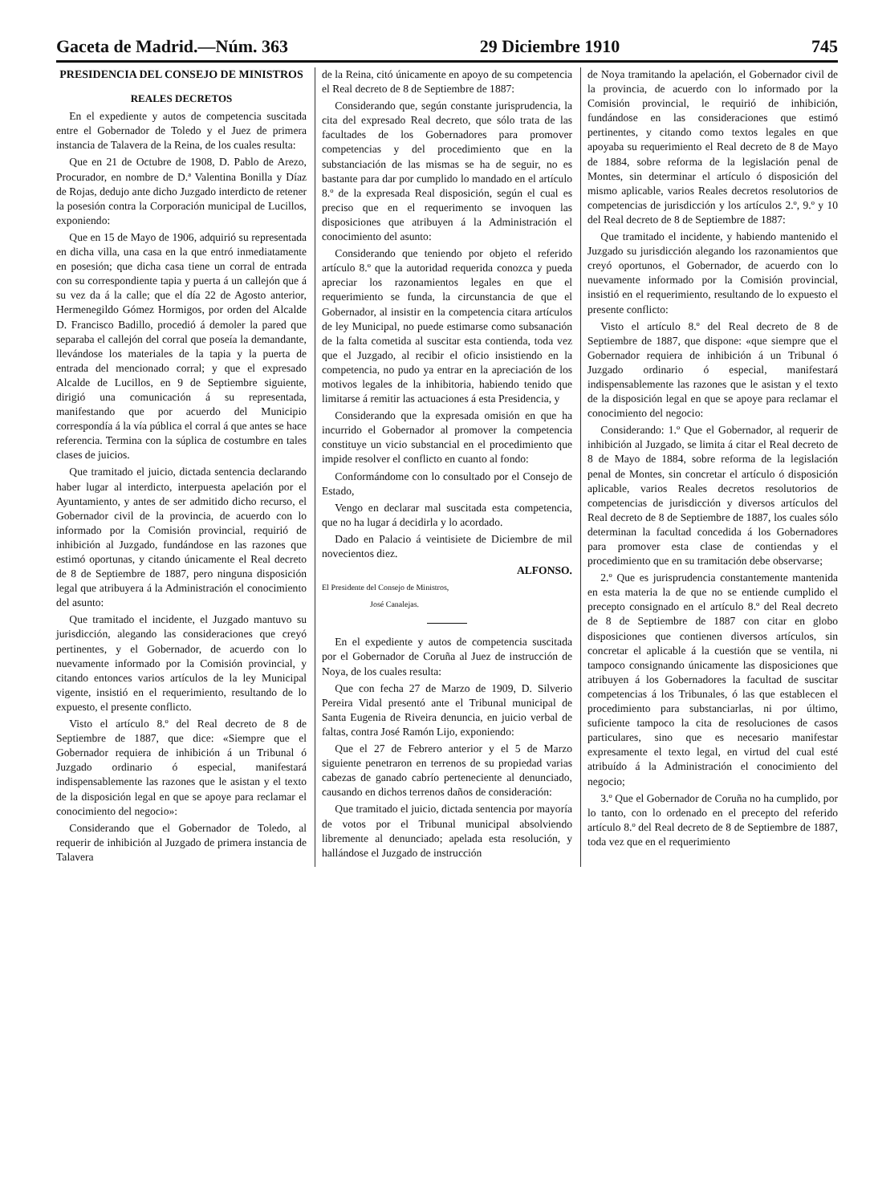Gaceta de Madrid.—Núm. 363 29 Diciembre 1910 745
PRESIDENCIA DEL CONSEJO DE MINISTROS
REALES DECRETOS
En el expediente y autos de competencia suscitada entre el Gobernador de Toledo y el Juez de primera instancia de Talavera de la Reina, de los cuales resulta:
Que en 21 de Octubre de 1908, D. Pablo de Arezo, Procurador, en nombre de D.ª Valentina Bonilla y Díaz de Rojas, dedujo ante dicho Juzgado interdicto de retener la posesión contra la Corporación municipal de Lucillos, exponiendo:
Que en 15 de Mayo de 1906, adquirió su representada en dicha villa, una casa en la que entró inmediatamente en posesión; que dicha casa tiene un corral de entrada con su correspondiente tapia y puerta á un callejón que á su vez da á la calle; que el día 22 de Agosto anterior, Hermenegildo Gómez Hormigos, por orden del Alcalde D. Francisco Badillo, procedió á demoler la pared que separaba el callejón del corral que poseía la demandante, llevándose los materiales de la tapia y la puerta de entrada del mencionado corral; y que el expresado Alcalde de Lucillos, en 9 de Septiembre siguiente, dirigió una comunicación á su representada, manifestando que por acuerdo del Municipio correspondía á la vía pública el corral á que antes se hace referencia. Termina con la súplica de costumbre en tales clases de juicios.
Que tramitado el juicio, dictada sentencia declarando haber lugar al interdicto, interpuesta apelación por el Ayuntamiento, y antes de ser admitido dicho recurso, el Gobernador civil de la provincia, de acuerdo con lo informado por la Comisión provincial, requirió de inhibición al Juzgado, fundándose en las razones que estimó oportunas, y citando únicamente el Real decreto de 8 de Septiembre de 1887, pero ninguna disposición legal que atribuyera á la Administración el conocimiento del asunto:
Que tramitado el incidente, el Juzgado mantuvo su jurisdicción, alegando las consideraciones que creyó pertinentes, y el Gobernador, de acuerdo con lo nuevamente informado por la Comisión provincial, y citando entonces varios artículos de la ley Municipal vigente, insistió en el requerimiento, resultando de lo expuesto, el presente conflicto.
Visto el artículo 8.º del Real decreto de 8 de Septiembre de 1887, que dice: «Siempre que el Gobernador requiera de inhibición á un Tribunal ó Juzgado ordinario ó especial, manifestará indispensablemente las razones que le asistan y el texto de la disposición legal en que se apoye para reclamar el conocimiento del negocio»:
Considerando que el Gobernador de Toledo, al requerir de inhibición al Juzgado de primera instancia de Talavera
de la Reina, citó únicamente en apoyo de su competencia el Real decreto de 8 de Septiembre de 1887:
Considerando que, según constante jurisprudencia, la cita del expresado Real decreto, que sólo trata de las facultades de los Gobernadores para promover competencias y del procedimiento que en la substanciación de las mismas se ha de seguir, no es bastante para dar por cumplido lo mandado en el artículo 8.º de la expresada Real disposición, según el cual es preciso que en el requerimento se invoquen las disposiciones que atribuyen á la Administración el conocimiento del asunto:
Considerando que teniendo por objeto el referido artículo 8.º que la autoridad requerida conozca y pueda apreciar los razonamientos legales en que el requerimiento se funda, la circunstancia de que el Gobernador, al insistir en la competencia citara artículos de ley Municipal, no puede estimarse como subsanación de la falta cometida al suscitar esta contienda, toda vez que el Juzgado, al recibir el oficio insistiendo en la competencia, no pudo ya entrar en la apreciación de los motivos legales de la inhibitoria, habiendo tenido que limitarse á remitir las actuaciones á esta Presidencia, y
Considerando que la expresada omisión en que ha incurrido el Gobernador al promover la competencia constituye un vicio substancial en el procedimiento que impide resolver el conflicto en cuanto al fondo:
Conformándome con lo consultado por el Consejo de Estado,
Vengo en declarar mal suscitada esta competencia, que no ha lugar á decidirla y lo acordado.
Dado en Palacio á veintisiete de Diciembre de mil novecientos diez.
ALFONSO.
El Presidente del Consejo de Ministros,
José Canalejas.
En el expediente y autos de competencia suscitada por el Gobernador de Coruña al Juez de instrucción de Noya, de los cuales resulta:
Que con fecha 27 de Marzo de 1909, D. Silverio Pereira Vidal presentó ante el Tribunal municipal de Santa Eugenia de Riveira denuncia, en juicio verbal de faltas, contra José Ramón Lijo, exponiendo:
Que el 27 de Febrero anterior y el 5 de Marzo siguiente penetraron en terrenos de su propiedad varias cabezas de ganado cabrío perteneciente al denunciado, causando en dichos terrenos daños de consideración:
Que tramitado el juicio, dictada sentencia por mayoría de votos por el Tribunal municipal absolviendo libremente al denunciado; apelada esta resolución, y hallándose el Juzgado de instrucción
de Noya tramitando la apelación, el Gobernador civil de la provincia, de acuerdo con lo informado por la Comisión provincial, le requirió de inhibición, fundándose en las consideraciones que estimó pertinentes, y citando como textos legales en que apoyaba su requerimiento el Real decreto de 8 de Mayo de 1884, sobre reforma de la legislación penal de Montes, sin determinar el artículo ó disposición del mismo aplicable, varios Reales decretos resolutorios de competencias de jurisdicción y los artículos 2.º, 9.º y 10 del Real decreto de 8 de Septiembre de 1887:
Que tramitado el incidente, y habiendo mantenido el Juzgado su jurisdicción alegando los razonamientos que creyó oportunos, el Gobernador, de acuerdo con lo nuevamente informado por la Comisión provincial, insistió en el requerimiento, resultando de lo expuesto el presente conflicto:
Visto el artículo 8.º del Real decreto de 8 de Septiembre de 1887, que dispone: «que siempre que el Gobernador requiera de inhibición á un Tribunal ó Juzgado ordinario ó especial, manifestará indispensablemente las razones que le asistan y el texto de la disposición legal en que se apoye para reclamar el conocimiento del negocio:
Considerando: 1.º Que el Gobernador, al requerir de inhibición al Juzgado, se limita á citar el Real decreto de 8 de Mayo de 1884, sobre reforma de la legislación penal de Montes, sin concretar el artículo ó disposición aplicable, varios Reales decretos resolutorios de competencias de jurisdicción y diversos artículos del Real decreto de 8 de Septiembre de 1887, los cuales sólo determinan la facultad concedida á los Gobernadores para promover esta clase de contiendas y el procedimiento que en su tramitación debe observarse;
2.º Que es jurisprudencia constantemente mantenida en esta materia la de que no se entiende cumplido el precepto consignado en el artículo 8.º del Real decreto de 8 de Septiembre de 1887 con citar en globo disposiciones que contienen diversos artículos, sin concretar el aplicable á la cuestión que se ventila, ni tampoco consignando únicamente las disposiciones que atribuyen á los Gobernadores la facultad de suscitar competencias á los Tribunales, ó las que establecen el procedimiento para substanciarlas, ni por último, suficiente tampoco la cita de resoluciones de casos particulares, sino que es necesario manifestar expresamente el texto legal, en virtud del cual esté atribuído á la Administración el conocimiento del negocio;
3.º Que el Gobernador de Coruña no ha cumplido, por lo tanto, con lo ordenado en el precepto del referido artículo 8.º del Real decreto de 8 de Septiembre de 1887, toda vez que en el requerimiento